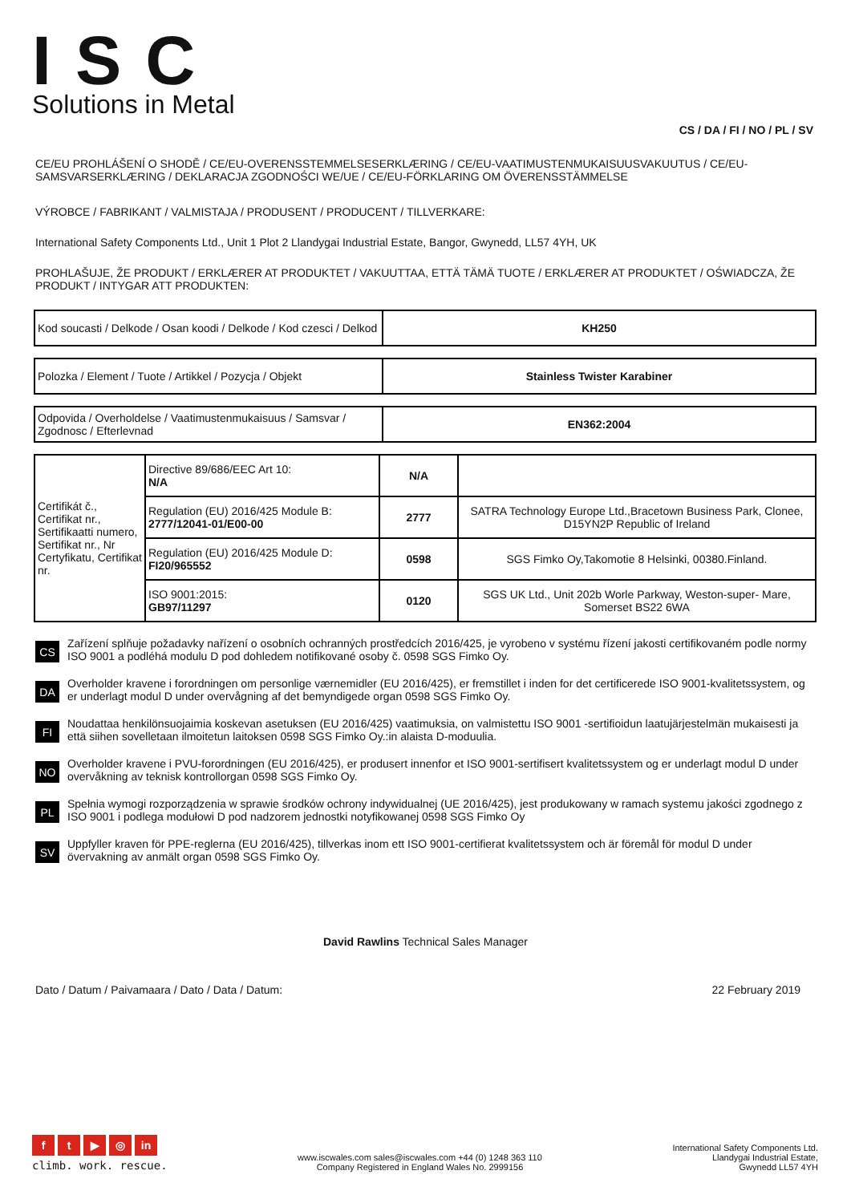ISC
Solutions in Metal
CS / DA / FI / NO / PL / SV
CE/EU PROHLÁŠENÍ O SHODĚ / CE/EU-OVERENSSTEMMELSESERKLÆRING / CE/EU-VAATIMUSTENMUKAISUUSVAKUUTUS / CE/EU-SAMSVARSERKLÆRING / DEKLARACJA ZGODNOŚCI WE/UE / CE/EU-FÖRKLARING OM ÖVERENSSTÄMMELSE
VÝROBCE / FABRIKANT / VALMISTAJA / PRODUSENT / PRODUCENT / TILLVERKARE:
International Safety Components Ltd., Unit 1 Plot 2 Llandygai Industrial Estate, Bangor, Gwynedd, LL57 4YH, UK
PROHLAŠUJE, ŽE PRODUKT / ERKLÆRER AT PRODUKTET / VAKUUTTAA, ETTÄ TÄMÄ TUOTE / ERKLÆRER AT PRODUKTET / OŚWIADCZA, ŽE PRODUKT / INTYGAR ATT PRODUKTEN:
| Kod soucasti / Delkode / Osan koodi / Delkode / Kod czesci / Delkod | KH250 |
| Polozka / Element / Tuote / Artikkel / Pozycja / Objekt | Stainless Twister Karabiner |
| Odpovida / Overholdelse / Vaatimustenmukaisuus / Samsvar / Zgodnosc / Efterlevnad | EN362:2004 |
| Certifikát č., Certifikat nr., Sertifikaatti numero, Sertifikat nr., Nr Certyfikatu, Certifikat nr. | Directive 89/686/EEC Art 10: N/A | N/A | |
| | Regulation (EU) 2016/425 Module B: 2777/12041-01/E00-00 | 2777 | SATRA Technology Europe Ltd.,Bracetown Business Park, Clonee, D15YN2P Republic of Ireland |
| | Regulation (EU) 2016/425 Module D: FI20/965552 | 0598 | SGS Fimko Oy,Takomotie 8 Helsinki, 00380.Finland. |
| | ISO 9001:2015: GB97/11297 | 0120 | SGS UK Ltd., Unit 202b Worle Parkway, Weston-super- Mare, Somerset BS22 6WA |
CS
Zařízení splňuje požadavky nařízení o osobních ochranných prostředcích 2016/425, je vyrobeno v systému řízení jakosti certifikovaném podle normy ISO 9001 a podléhá modulu D pod dohledem notifikované osoby č. 0598 SGS Fimko Oy.
DA
Overholder kravene i forordningen om personlige værnemidler (EU 2016/425), er fremstillet i inden for det certificerede ISO 9001-kvalitetssystem, og er underlagt modul D under overvågning af det bemyndigede organ 0598 SGS Fimko Oy.
FI
Noudattaa henkilönsuojaimia koskevan asetuksen (EU 2016/425) vaatimuksia, on valmistettu ISO 9001 -sertifioidun laatujärjestelmän mukaisesti ja että siihen sovelletaan ilmoitetun laitoksen 0598 SGS Fimko Oy.:in alaista D-moduulia.
NO
Overholder kravene i PVU-forordningen (EU 2016/425), er produsert innenfor et ISO 9001-sertifisert kvalitetssystem og er underlagt modul D under overvåkning av teknisk kontrollorgan 0598 SGS Fimko Oy.
PL
Spełnia wymogi rozporządzenia w sprawie środków ochrony indywidualnej (UE 2016/425), jest produkowany w ramach systemu jakości zgodnego z ISO 9001 i podlega modułowi D pod nadzorem jednostki notyfikowanej 0598 SGS Fimko Oy
SV
Uppfyller kraven för PPE-reglerna (EU 2016/425), tillverkas inom ett ISO 9001-certifierat kvalitetssystem och är föremål för modul D under övervakning av anmält organ 0598 SGS Fimko Oy.
David Rawlins Technical Sales Manager
Dato / Datum / Paivamaara / Dato / Data / Datum: 22 February 2019
ft ▶ ◎ in
climb. work. rescue.
www.iscwales.com sales@iscwales.com +44 (0) 1248 363 110
Company Registered in England Wales No. 2999156
International Safety Components Ltd.
Llandygai Industrial Estate,
Gwynedd LL57 4YH